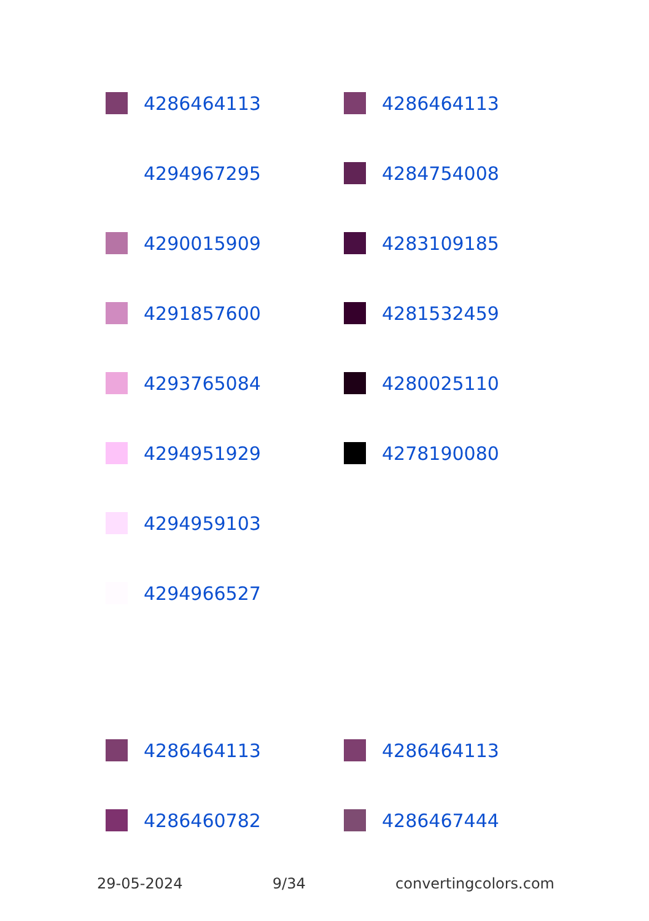4286464113
4286464113
4294967295
4284754008
4290015909
4283109185
4291857600
4281532459
4293765084
4280025110
4294951929
4278190080
4294959103
4294966527
4286464113
4286464113
4286460782
4286467444
29-05-2024 9/34 convertingcolors.com